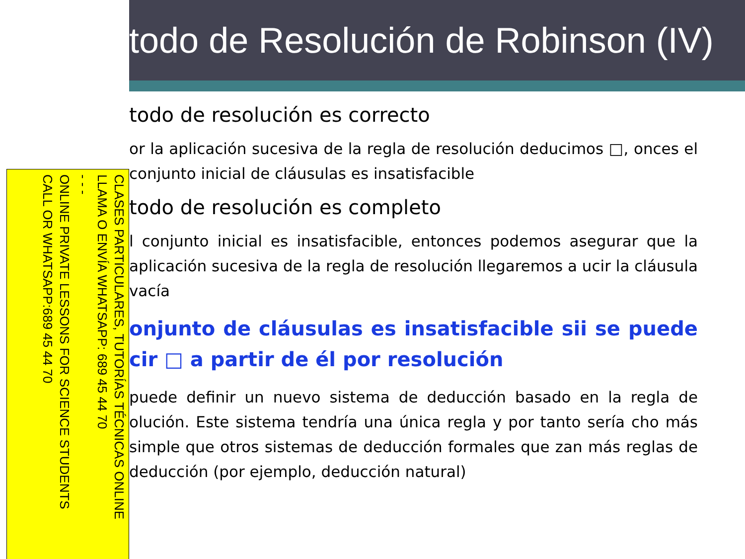CLASES PARTICULARES, TUTORÍAS TÉCNICAS ONLINE
LLAMA O ENVÍA WHATSAPP: 689 45 44 70
- - -
ONLINE PRIVATE LESSONS FOR SCIENCE STUDENTS
CALL OR WHATSAPP:689 45 44 70
todo de Resolución de Robinson (IV)
todo de resolución es correcto
or la aplicación sucesiva de la regla de resolución deducimos □, onces el conjunto inicial de cláusulas es insatisfacible
todo de resolución es completo
l conjunto inicial es insatisfacible, entonces podemos asegurar que la aplicación sucesiva de la regla de resolución llegaremos a ucir la cláusula vacía
onjunto de cláusulas es insatisfacible sii se puede cir □ a partir de él por resolución
puede definir un nuevo sistema de deducción basado en la regla de olución. Este sistema tendría una única regla y por tanto sería cho más simple que otros sistemas de deducción formales que zan más reglas de deducción (por ejemplo, deducción natural)